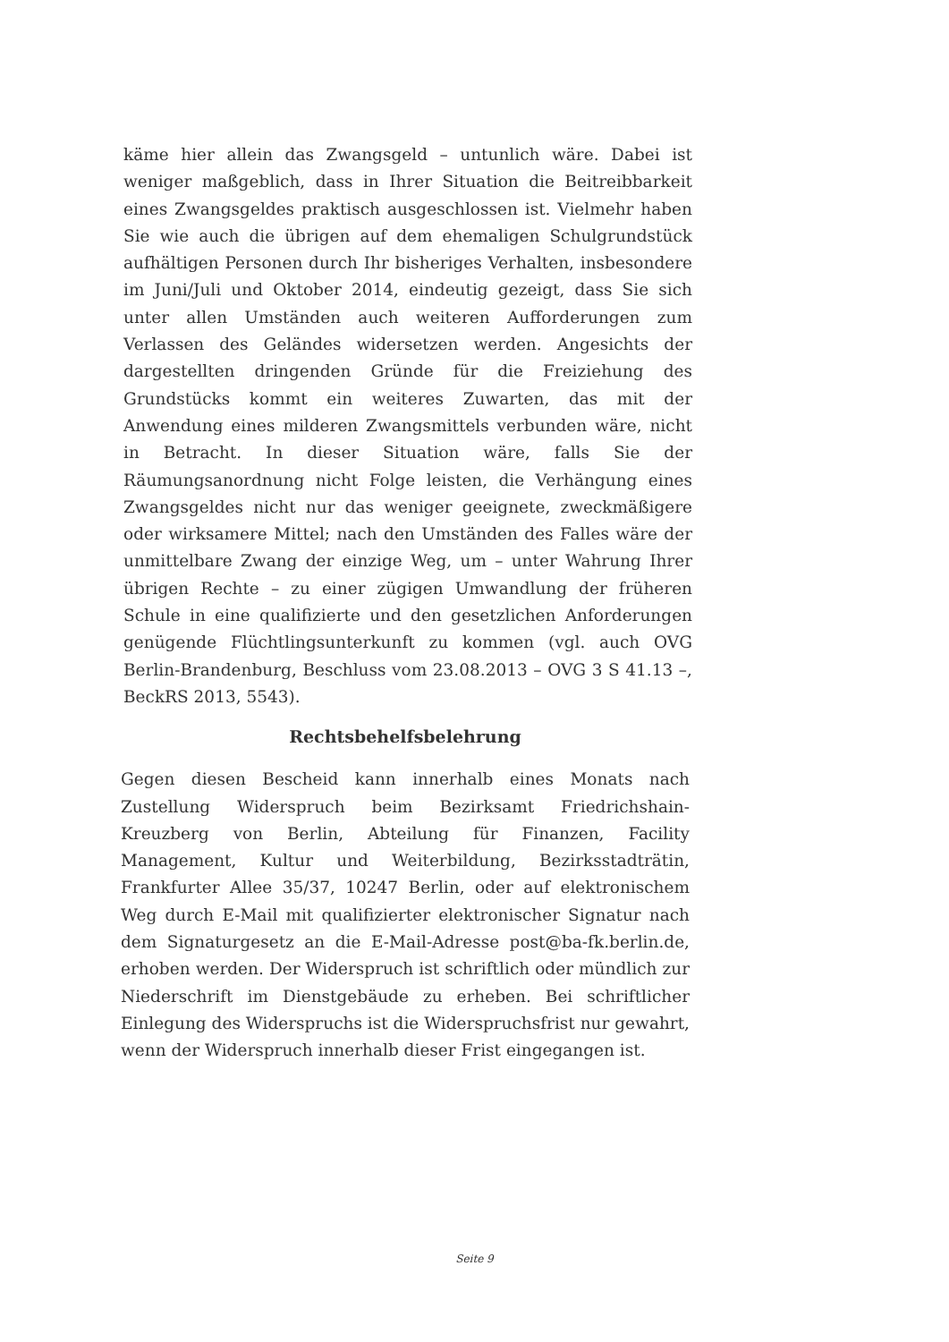käme hier allein das Zwangsgeld – untunlich wäre. Dabei ist weniger maßgeblich, dass in Ihrer Situation die Beitreibbarkeit eines Zwangsgeldes praktisch ausgeschlossen ist. Vielmehr haben Sie wie auch die übrigen auf dem ehemaligen Schulgrundstück aufhältigen Personen durch Ihr bisheriges Verhalten, insbesondere im Juni/Juli und Oktober 2014, eindeutig gezeigt, dass Sie sich unter allen Umständen auch weiteren Aufforderungen zum Verlassen des Geländes widersetzen werden. Angesichts der dargestellten dringenden Gründe für die Freiziehung des Grundstücks kommt ein weiteres Zuwarten, das mit der Anwendung eines milderen Zwangsmittels verbunden wäre, nicht in Betracht. In dieser Situation wäre, falls Sie der Räumungsanordnung nicht Folge leisten, die Verhängung eines Zwangsgeldes nicht nur das weniger geeignete, zweckmäßigere oder wirksamere Mittel; nach den Umständen des Falles wäre der unmittelbare Zwang der einzige Weg, um – unter Wahrung Ihrer übrigen Rechte – zu einer zügigen Umwandlung der früheren Schule in eine qualifizierte und den gesetzlichen Anforderungen genügende Flüchtlingsunterkunft zu kommen (vgl. auch OVG Berlin-Brandenburg, Beschluss vom 23.08.2013 – OVG 3 S 41.13 –, BeckRS 2013, 5543).
Rechtsbehelfsbelehrung
Gegen diesen Bescheid kann innerhalb eines Monats nach Zustellung Widerspruch beim Bezirksamt Friedrichshain-Kreuzberg von Berlin, Abteilung für Finanzen, Facility Management, Kultur und Weiterbildung, Bezirksstadträtin, Frankfurter Allee 35/37, 10247 Berlin, oder auf elektronischem Weg durch E-Mail mit qualifizierter elektronischer Signatur nach dem Signaturgesetz an die E-Mail-Adresse post@ba-fk.berlin.de, erhoben werden. Der Widerspruch ist schriftlich oder mündlich zur Niederschrift im Dienstgebäude zu erheben. Bei schriftlicher Einlegung des Widerspruchs ist die Widerspruchsfrist nur gewahrt, wenn der Widerspruch innerhalb dieser Frist eingegangen ist.
Seite 9